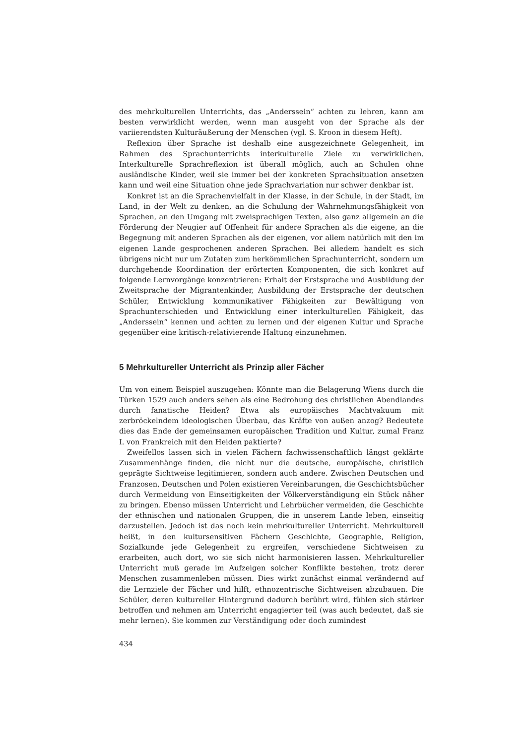des mehrkulturellen Unterrichts, das „Anderssein“ achten zu lehren, kann am besten verwirklicht werden, wenn man ausgeht von der Sprache als der variierendsten Kulturäußerung der Menschen (vgl. S. Kroon in diesem Heft).
Reflexion über Sprache ist deshalb eine ausgezeichnete Gelegenheit, im Rahmen des Sprachunterrichts interkulturelle Ziele zu verwirklichen. Interkulturelle Sprachreflexion ist überall möglich, auch an Schulen ohne ausländische Kinder, weil sie immer bei der konkreten Sprachsituation ansetzen kann und weil eine Situation ohne jede Sprachvariation nur schwer denkbar ist.
Konkret ist an die Sprachenvielfalt in der Klasse, in der Schule, in der Stadt, im Land, in der Welt zu denken, an die Schulung der Wahrnehmungsfähigkeit von Sprachen, an den Umgang mit zweisprachigen Texten, also ganz allgemein an die Förderung der Neugier auf Offenheit für andere Sprachen als die eigene, an die Begegnung mit anderen Sprachen als der eigenen, vor allem natürlich mit den im eigenen Lande gesprochenen anderen Sprachen. Bei alledem handelt es sich übrigens nicht nur um Zutaten zum herkömmlichen Sprachunterricht, sondern um durchgehende Koordination der erörterten Komponenten, die sich konkret auf folgende Lernvorgänge konzentrieren: Erhalt der Erstsprache und Ausbildung der Zweitsprache der Migrantenkinder, Ausbildung der Erstsprache der deutschen Schüler, Entwicklung kommunikativer Fähigkeiten zur Bewältigung von Sprachunterschieden und Entwicklung einer interkulturellen Fähigkeit, das „Anderssein“ kennen und achten zu lernen und der eigenen Kultur und Sprache gegenüber eine kritisch-relativierende Haltung einzunehmen.
5 Mehrkultureller Unterricht als Prinzip aller Fächer
Um von einem Beispiel auszugehen: Könnte man die Belagerung Wiens durch die Türken 1529 auch anders sehen als eine Bedrohung des christlichen Abendlandes durch fanatische Heiden? Etwa als europäisches Machtvakuum mit zerbröckelndem ideologischen Überbau, das Kräfte von außen anzog? Bedeutete dies das Ende der gemeinsamen europäischen Tradition und Kultur, zumal Franz I. von Frankreich mit den Heiden paktierte?
Zweifellos lassen sich in vielen Fächern fachwissenschaftlich längst geklärte Zusammenhänge finden, die nicht nur die deutsche, europäische, christlich geprägte Sichtweise legitimieren, sondern auch andere. Zwischen Deutschen und Franzosen, Deutschen und Polen existieren Vereinbarungen, die Geschichtsbücher durch Vermeidung von Einseitigkeiten der Völkerverständigung ein Stück näher zu bringen. Ebenso müssen Unterricht und Lehrbücher vermeiden, die Geschichte der ethnischen und nationalen Gruppen, die in unserem Lande leben, einseitig darzustellen. Jedoch ist das noch kein mehrkultureller Unterricht. Mehrkulturell heißt, in den kultursensitiven Fächern Geschichte, Geographie, Religion, Sozialkunde jede Gelegenheit zu ergreifen, verschiedene Sichtweisen zu erarbeiten, auch dort, wo sie sich nicht harmonisieren lassen. Mehrkultureller Unterricht muß gerade im Aufzeigen solcher Konflikte bestehen, trotz derer Menschen zusammenleben müssen. Dies wirkt zunächst einmal verändernd auf die Lernziele der Fächer und hilft, ethnozentrische Sichtweisen abzubauen. Die Schüler, deren kultureller Hintergrund dadurch berührt wird, fühlen sich stärker betroffen und nehmen am Unterricht engagierter teil (was auch bedeutet, daß sie mehr lernen). Sie kommen zur Verständigung oder doch zumindest
434